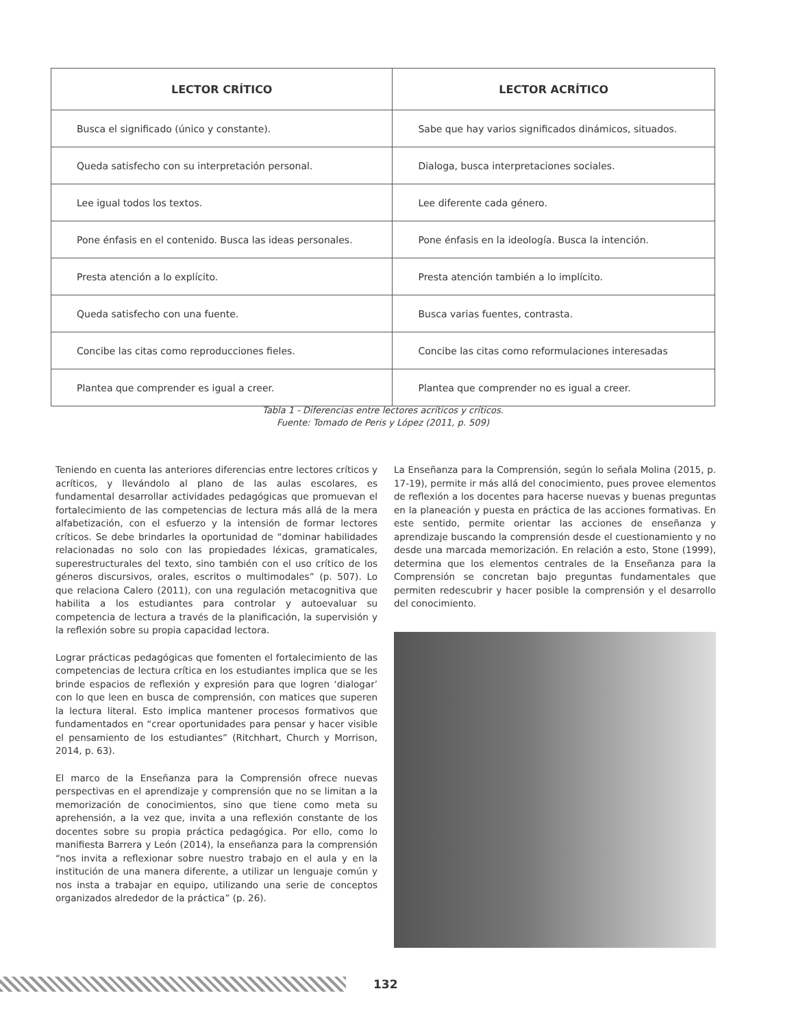| LECTOR CRÍTICO | LECTOR ACRÍTICO |
| --- | --- |
| Busca el significado (único y constante). | Sabe que hay varios significados dinámicos, situados. |
| Queda satisfecho con su interpretación personal. | Dialoga, busca interpretaciones sociales. |
| Lee igual todos los textos. | Lee diferente cada género. |
| Pone énfasis en el contenido. Busca las ideas personales. | Pone énfasis en la ideología. Busca la intención. |
| Presta atención a lo explícito. | Presta atención también a lo implícito. |
| Queda satisfecho con una fuente. | Busca varias fuentes, contrasta. |
| Concibe las citas como reproducciones fieles. | Concibe las citas como reformulaciones interesadas |
| Plantea que comprender es igual a creer. | Plantea que comprender no es igual a creer. |
Tabla 1 - Diferencias entre lectores acríticos y críticos.
Fuente: Tomado de Peris y López (2011, p. 509)
Teniendo en cuenta las anteriores diferencias entre lectores críticos y acríticos, y llevándolo al plano de las aulas escolares, es fundamental desarrollar actividades pedagógicas que promuevan el fortalecimiento de las competencias de lectura más allá de la mera alfabetización, con el esfuerzo y la intensión de formar lectores críticos. Se debe brindarles la oportunidad de “dominar habilidades relacionadas no solo con las propiedades léxicas, gramaticales, superestructurales del texto, sino también con el uso crítico de los géneros discursivos, orales, escritos o multimodales” (p. 507). Lo que relaciona Calero (2011), con una regulación metacognitiva que habilita a los estudiantes para controlar y autoevaluar su competencia de lectura a través de la planificación, la supervisión y la reflexión sobre su propia capacidad lectora.
Lograr prácticas pedagógicas que fomenten el fortalecimiento de las competencias de lectura crítica en los estudiantes implica que se les brinde espacios de reflexión y expresión para que logren ‘dialogar’ con lo que leen en busca de comprensión, con matices que superen la lectura literal. Esto implica mantener procesos formativos que fundamentados en “crear oportunidades para pensar y hacer visible el pensamiento de los estudiantes” (Ritchhart, Church y Morrison, 2014, p. 63).
El marco de la Enseñanza para la Comprensión ofrece nuevas perspectivas en el aprendizaje y comprensión que no se limitan a la memorización de conocimientos, sino que tiene como meta su aprehensión, a la vez que, invita a una reflexión constante de los docentes sobre su propia práctica pedagógica. Por ello, como lo manifiesta Barrera y León (2014), la enseñanza para la comprensión “nos invita a reflexionar sobre nuestro trabajo en el aula y en la institución de una manera diferente, a utilizar un lenguaje común y nos insta a trabajar en equipo, utilizando una serie de conceptos organizados alrededor de la práctica” (p. 26).
La Enseñanza para la Comprensión, según lo señala Molina (2015, p. 17-19), permite ir más allá del conocimiento, pues provee elementos de reflexión a los docentes para hacerse nuevas y buenas preguntas en la planeación y puesta en práctica de las acciones formativas. En este sentido, permite orientar las acciones de enseñanza y aprendizaje buscando la comprensión desde el cuestionamiento y no desde una marcada memorización. En relación a esto, Stone (1999), determina que los elementos centrales de la Enseñanza para la Comprensión se concretan bajo preguntas fundamentales que permiten redescubrir y hacer posible la comprensión y el desarrollo del conocimiento.
132